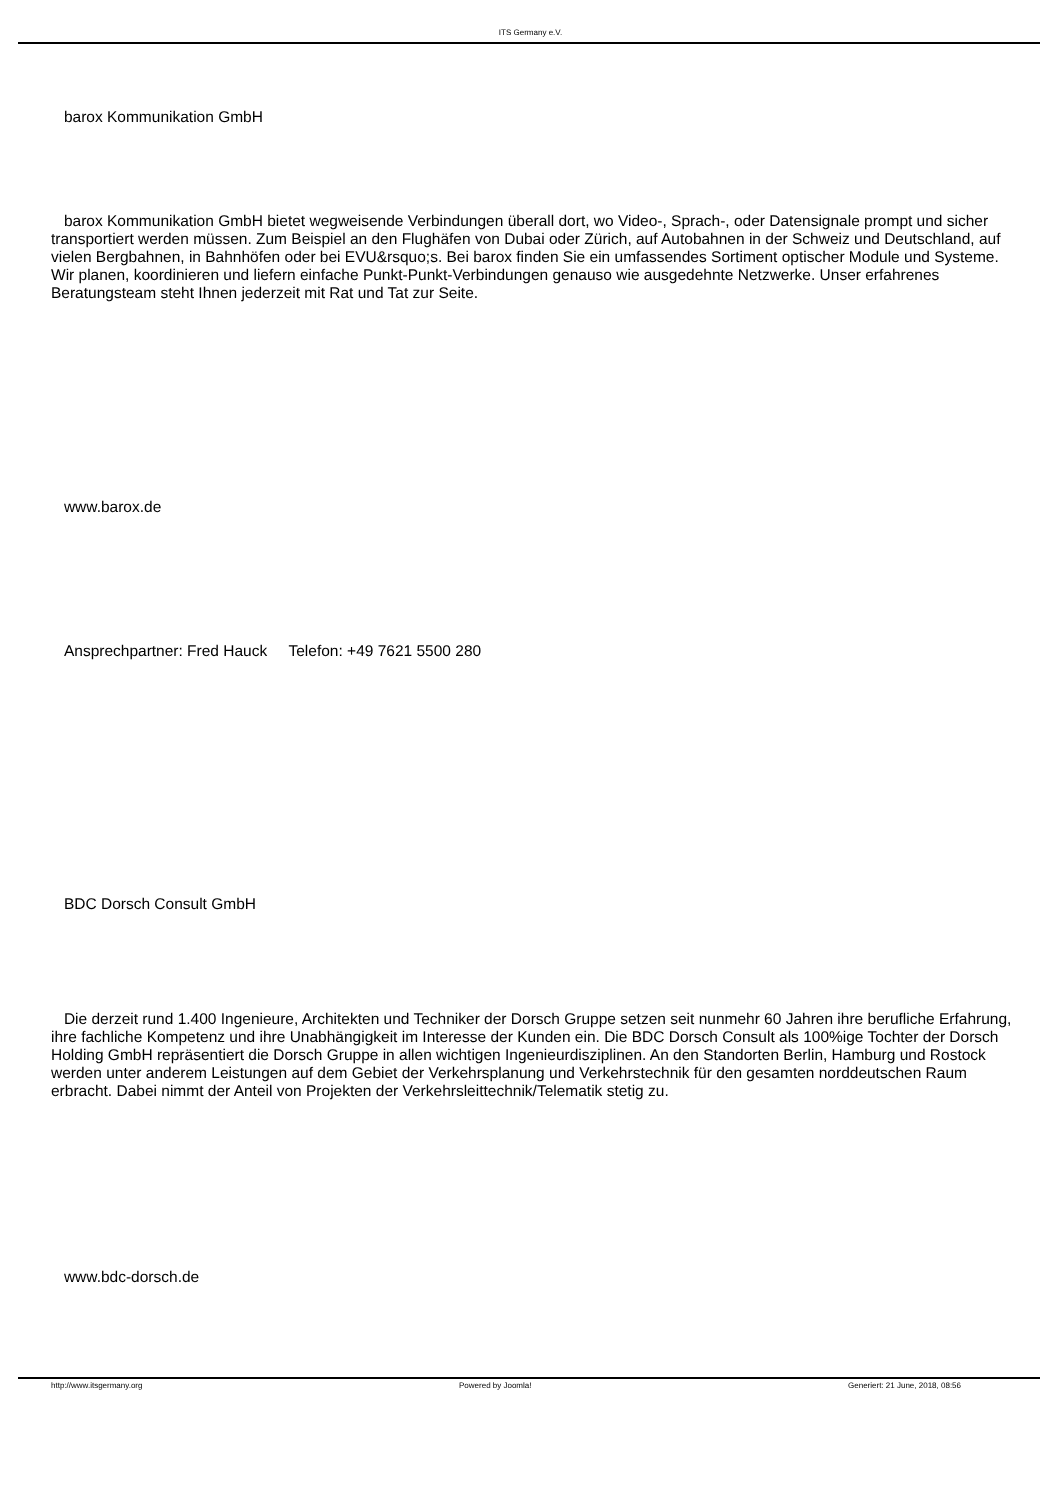ITS Germany e.V.
barox Kommunikation GmbH
barox Kommunikation GmbH bietet wegweisende Verbindungen überall dort, wo Video-, Sprach-, oder Datensignale prompt und sicher transportiert werden müssen. Zum Beispiel an den Flughäfen von Dubai oder Zürich, auf Autobahnen in der Schweiz und Deutschland, auf vielen Bergbahnen, in Bahnhöfen oder bei EVU&rsquo;s. Bei barox finden Sie ein umfassendes Sortiment optischer Module und Systeme. Wir planen, koordinieren und liefern einfache Punkt-Punkt-Verbindungen genauso wie ausgedehnte Netzwerke. Unser erfahrenes Beratungsteam steht Ihnen jederzeit mit Rat und Tat zur Seite.
www.barox.de
Ansprechpartner: Fred Hauck Telefon: +49 7621 5500 280
BDC Dorsch Consult GmbH
Die derzeit rund 1.400 Ingenieure, Architekten und Techniker der Dorsch Gruppe setzen seit nunmehr 60 Jahren ihre berufliche Erfahrung, ihre fachliche Kompetenz und ihre Unabhängigkeit im Interesse der Kunden ein. Die BDC Dorsch Consult als 100%ige Tochter der Dorsch Holding GmbH repräsentiert die Dorsch Gruppe in allen wichtigen Ingenieurdisziplinen. An den Standorten Berlin, Hamburg und Rostock werden unter anderem Leistungen auf dem Gebiet der Verkehrsplanung und Verkehrstechnik für den gesamten norddeutschen Raum erbracht. Dabei nimmt der Anteil von Projekten der Verkehrsleittechnik/Telematik stetig zu.
www.bdc-dorsch.de
http://www.itsgermany.org Powered by Joomla! Generiert: 21 June, 2018, 08:56